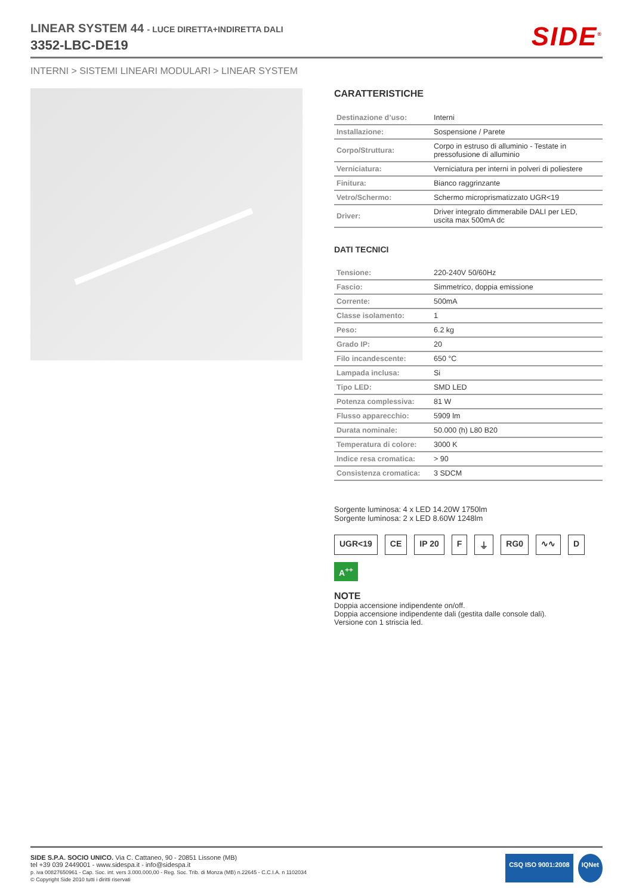LINEAR SYSTEM 44 - LUCE DIRETTA+INDIRETTA DALI
3352-LBC-DE19
SIDE<sup>®</sup>
INTERNI > SISTEMI LINEARI MODULARI > LINEAR SYSTEM
CARATTERISTICHE
| Destinazione d’uso: | Interni |
| Installazione: | Sospensione / Parete |
| Corpo/Struttura: | Corpo in estruso di alluminio - Testate in pressofusione di alluminio |
| Verniciatura: | Verniciatura per interni in polveri di poliestere |
| Finitura: | Bianco raggrinzante |
| Vetro/Schermo: | Schermo microprismatizzato UGR<19 |
| Driver: | Driver integrato dimmerabile DALI per LED, uscita max 500mA dc |
DATI TECNICI
| Tensione: | 220-240V 50/60Hz |
| Fascio: | Simmetrico, doppia emissione |
| Corrente: | 500mA |
| Classe isolamento: | 1 |
| Peso: | 6.2 kg |
| Grado IP: | 20 |
| Filo incandescente: | 650 °C |
| Lampada inclusa: | Si |
| Tipo LED: | SMD LED |
| Potenza complessiva: | 81 W |
| Flusso apparecchio: | 5909 lm |
| Durata nominale: | 50.000 (h) L80 B20 |
| Temperatura di colore: | 3000 K |
| Indice resa cromatica: | > 90 |
| Consistenza cromatica: | 3 SDCM |
Sorgente luminosa: 4 x LED 14.20W 1750lm
Sorgente luminosa: 2 x LED 8.60W 1248lm
UGR<19 CE IP 20 F ⏚ RG0 ∿∿ D A<sup>++</sup>
NOTE
Doppia accensione indipendente on/off.
Doppia accensione indipendente dali (gestita dalle console dali).
Versione con 1 striscia led.
SIDE S.P.A. SOCIO UNICO. Via C. Cattaneo, 90 - 20851 Lissone (MB)
tel +39 039 2449001 - www.sidespa.it - info@sidespa.it
p. iva 00827650961 - Cap. Soc. int. vers 3.000.000,00 - Reg. Soc. Trib. di Monza (MB) n.22645 - C.C.I.A. n 1102034
© Copyright Side 2010 tutti i diritti riservati
CSQ ISO 9001:2008 IQNet